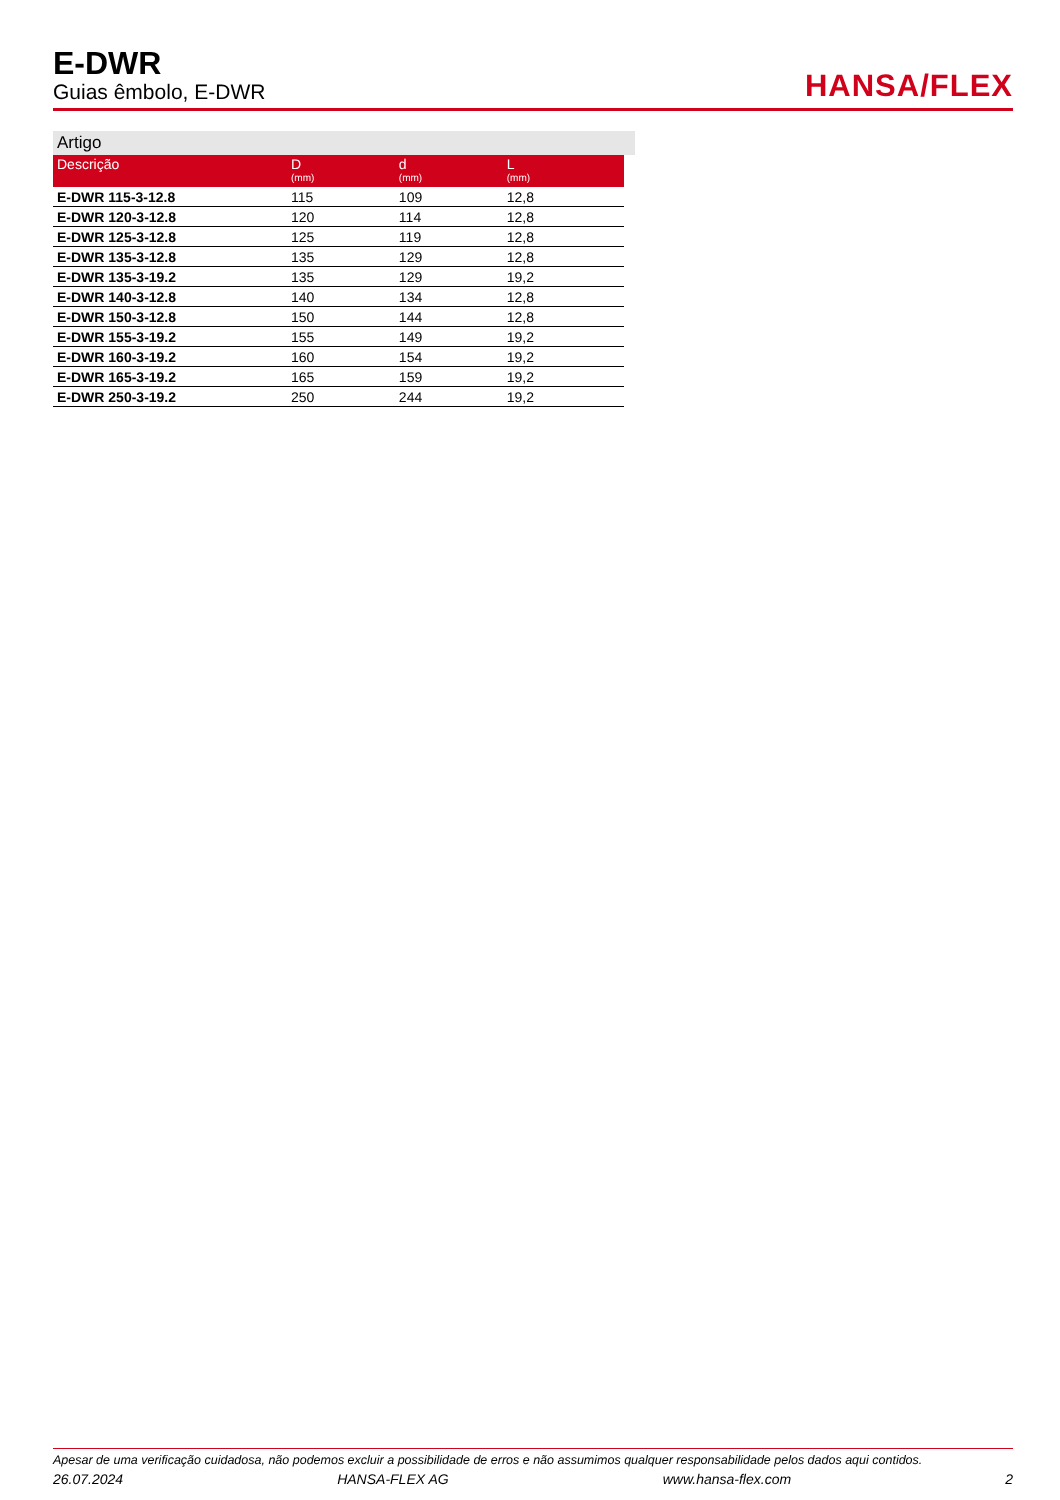E-DWR
Guias êmbolo, E-DWR
HANSA/FLEX
Artigo
| Descrição | D (mm) | d (mm) | L (mm) |
| --- | --- | --- | --- |
| E-DWR 115-3-12.8 | 115 | 109 | 12,8 |
| E-DWR 120-3-12.8 | 120 | 114 | 12,8 |
| E-DWR 125-3-12.8 | 125 | 119 | 12,8 |
| E-DWR 135-3-12.8 | 135 | 129 | 12,8 |
| E-DWR 135-3-19.2 | 135 | 129 | 19,2 |
| E-DWR 140-3-12.8 | 140 | 134 | 12,8 |
| E-DWR 150-3-12.8 | 150 | 144 | 12,8 |
| E-DWR 155-3-19.2 | 155 | 149 | 19,2 |
| E-DWR 160-3-19.2 | 160 | 154 | 19,2 |
| E-DWR 165-3-19.2 | 165 | 159 | 19,2 |
| E-DWR 250-3-19.2 | 250 | 244 | 19,2 |
Apesar de uma verificação cuidadosa, não podemos excluir a possibilidade de erros e não assumimos qualquer responsabilidade pelos dados aqui contidos.
26.07.2024 HANSA-FLEX AG www.hansa-flex.com 2